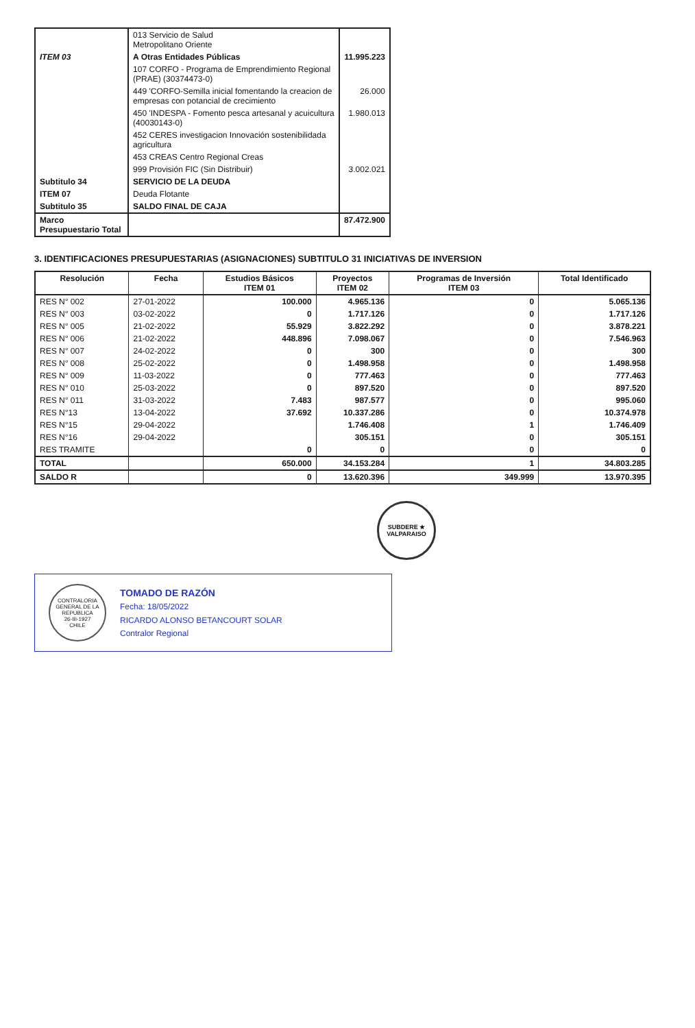| | 013 Servicio de Salud Metropolitano Oriente | |
| ITEM 03 | A Otras Entidades Públicas | 11.995.223 |
| | 107 CORFO - Programa de Emprendimiento Regional (PRAE) (30374473-0) | |
| | 449 'CORFO-Semilla inicial fomentando la creacion de empresas con potancial de crecimiento | 26.000 |
| | 450 'INDESPA - Fomento pesca artesanal y acuicultura (40030143-0) | 1.980.013 |
| | 452 CERES investigacion Innovación sostenibilidada agricultura | |
| | 453 CREAS Centro Regional Creas | |
| | 999 Provisión FIC (Sin Distribuir) | 3.002.021 |
| Subtitulo 34 | SERVICIO DE LA DEUDA | |
| ITEM 07 | Deuda Flotante | |
| Subtitulo 35 | SALDO FINAL DE CAJA | |
| Marco Presupuestario Total | | 87.472.900 |
3. IDENTIFICACIONES PRESUPUESTARIAS (ASIGNACIONES) SUBTITULO 31 INICIATIVAS DE INVERSION
| Resolución | Fecha | Estudios Básicos ITEM 01 | Proyectos ITEM 02 | Programas de Inversión ITEM 03 | Total Identificado |
| --- | --- | --- | --- | --- | --- |
| RES N° 002 | 27-01-2022 | 100.000 | 4.965.136 | 0 | 5.065.136 |
| RES N° 003 | 03-02-2022 | 0 | 1.717.126 | 0 | 1.717.126 |
| RES N° 005 | 21-02-2022 | 55.929 | 3.822.292 | 0 | 3.878.221 |
| RES N° 006 | 21-02-2022 | 448.896 | 7.098.067 | 0 | 7.546.963 |
| RES N° 007 | 24-02-2022 | 0 | 300 | 0 | 300 |
| RES N° 008 | 25-02-2022 | 0 | 1.498.958 | 0 | 1.498.958 |
| RES N° 009 | 11-03-2022 | 0 | 777.463 | 0 | 777.463 |
| RES N° 010 | 25-03-2022 | 0 | 897.520 | 0 | 897.520 |
| RES N° 011 | 31-03-2022 | 7.483 | 987.577 | 0 | 995.060 |
| RES N°13 | 13-04-2022 | 37.692 | 10.337.286 | 0 | 10.374.978 |
| RES N°15 | 29-04-2022 | | 1.746.408 | 1 | 1.746.409 |
| RES N°16 | 29-04-2022 | | 305.151 | 0 | 305.151 |
| RES TRAMITE | | 0 | 0 | 0 | 0 |
| TOTAL | | 650.000 | 34.153.284 | 1 | 34.803.285 |
| SALDO R | | 0 | 13.620.396 | 349.999 | 13.970.395 |
SUBDERE ★ VALPARAISO
CONTRALORIA GENERAL DE LA REPUBLICA
26-III-1927
CHILE
TOMADO DE RAZÓN
Fecha: 18/05/2022
RICARDO ALONSO BETANCOURT SOLAR
Contralor Regional